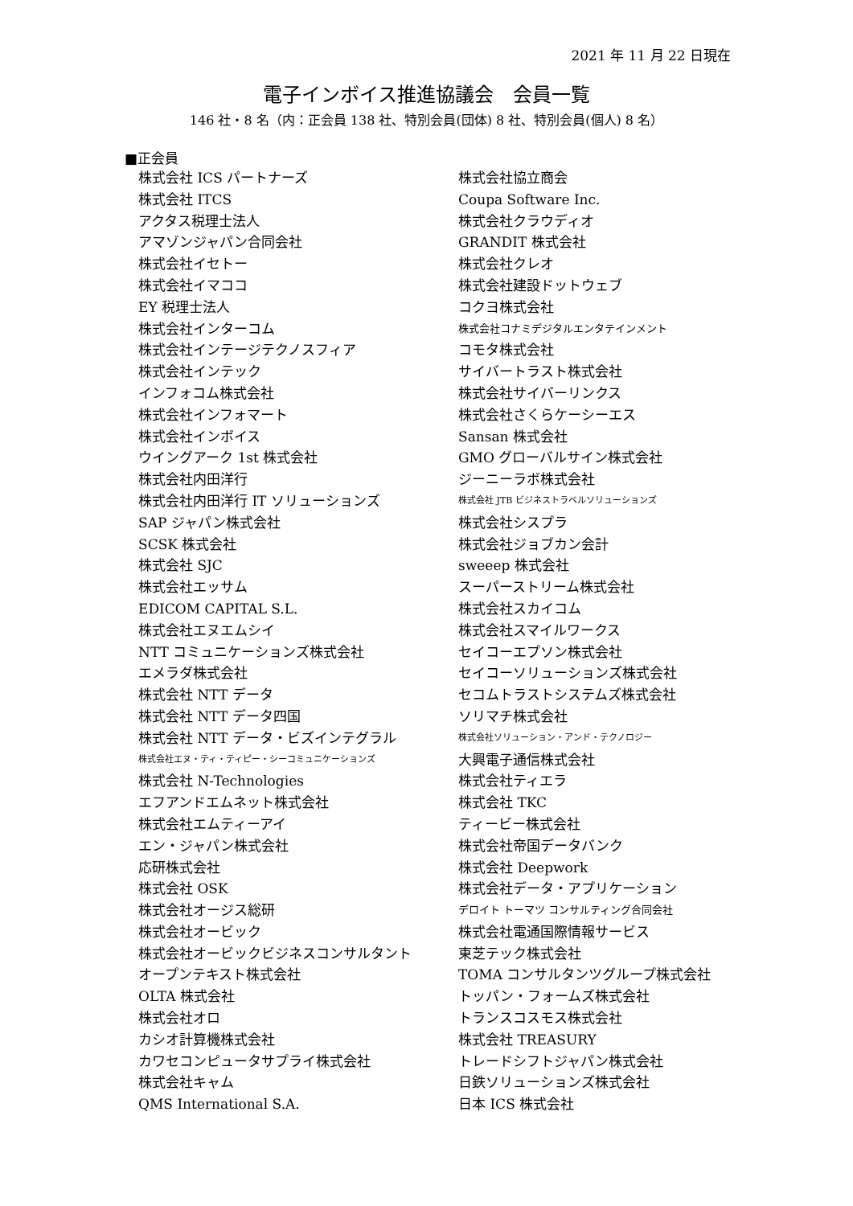2021 年 11 月 22 日現在
電子インボイス推進協議会　会員一覧
146 社・8 名（内：正会員 138 社、特別会員(団体) 8 社、特別会員(個人) 8 名）
■正会員
株式会社 ICS パートナーズ
株式会社 ITCS
アクタス税理士法人
アマゾンジャパン合同会社
株式会社イセトー
株式会社イマココ
EY 税理士法人
株式会社インターコム
株式会社インテージテクノスフィア
株式会社インテック
インフォコム株式会社
株式会社インフォマート
株式会社インボイス
ウイングアーク 1st 株式会社
株式会社内田洋行
株式会社内田洋行 IT ソリューションズ
SAP ジャパン株式会社
SCSK 株式会社
株式会社 SJC
株式会社エッサム
EDICOM CAPITAL S.L.
株式会社エヌエムシイ
NTT コミュニケーションズ株式会社
エメラダ株式会社
株式会社 NTT データ
株式会社 NTT データ四国
株式会社 NTT データ・ビズインテグラル
株式会社エヌ・ティ・ティピー・シーコミュニケーションズ
株式会社 N-Technologies
エフアンドエムネット株式会社
株式会社エムティーアイ
エン・ジャパン株式会社
応研株式会社
株式会社 OSK
株式会社オージス総研
株式会社オービック
株式会社オービックビジネスコンサルタント
オープンテキスト株式会社
OLTA 株式会社
株式会社オロ
カシオ計算機株式会社
カワセコンピュータサプライ株式会社
株式会社キャム
QMS International S.A.
株式会社協立商会
Coupa Software Inc.
株式会社クラウディオ
GRANDIT 株式会社
株式会社クレオ
株式会社建設ドットウェブ
コクヨ株式会社
株式会社コナミデジタルエンタテインメント
コモタ株式会社
サイバートラスト株式会社
株式会社サイバーリンクス
株式会社さくらケーシーエス
Sansan 株式会社
GMO グローバルサイン株式会社
ジーニーラボ株式会社
株式会社 JTB ビジネストラベルソリューションズ
株式会社シスプラ
株式会社ジョブカン会計
sweeep 株式会社
スーパーストリーム株式会社
株式会社スカイコム
株式会社スマイルワークス
セイコーエプソン株式会社
セイコーソリューションズ株式会社
セコムトラストシステムズ株式会社
ソリマチ株式会社
株式会社ソリューション・アンド・テクノロジー
大興電子通信株式会社
株式会社ティエラ
株式会社 TKC
ティービー株式会社
株式会社帝国データバンク
株式会社 Deepwork
株式会社データ・アプリケーション
デロイト トーマツ コンサルティング合同会社
株式会社電通国際情報サービス
東芝テック株式会社
TOMA コンサルタンツグループ株式会社
トッパン・フォームズ株式会社
トランスコスモス株式会社
株式会社 TREASURY
トレードシフトジャパン株式会社
日鉄ソリューションズ株式会社
日本 ICS 株式会社